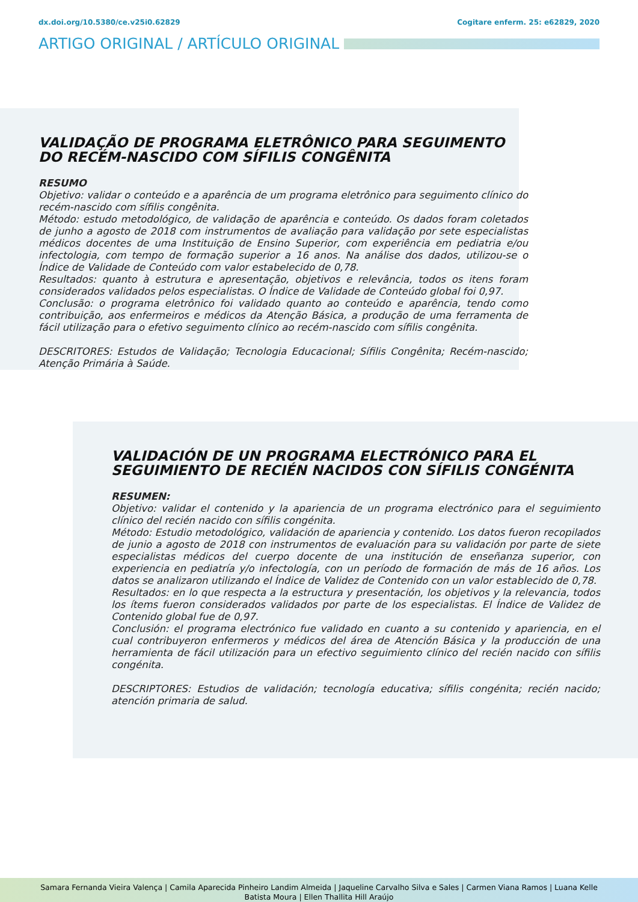dx.doi.org/10.5380/ce.v25i0.62829 Cogitare enferm. 25: e62829, 2020
ARTIGO ORIGINAL / ARTÍCULO ORIGINAL
VALIDAÇÃO DE PROGRAMA ELETRÔNICO PARA SEGUIMENTO DO RECÉM-NASCIDO COM SÍFILIS CONGÊNITA
RESUMO
Objetivo: validar o conteúdo e a aparência de um programa eletrônico para seguimento clínico do recém-nascido com sífilis congênita.
Método: estudo metodológico, de validação de aparência e conteúdo. Os dados foram coletados de junho a agosto de 2018 com instrumentos de avaliação para validação por sete especialistas médicos docentes de uma Instituição de Ensino Superior, com experiência em pediatria e/ou infectologia, com tempo de formação superior a 16 anos. Na análise dos dados, utilizou-se o Índice de Validade de Conteúdo com valor estabelecido de 0,78.
Resultados: quanto à estrutura e apresentação, objetivos e relevância, todos os itens foram considerados validados pelos especialistas. O Índice de Validade de Conteúdo global foi 0,97.
Conclusão: o programa eletrônico foi validado quanto ao conteúdo e aparência, tendo como contribuição, aos enfermeiros e médicos da Atenção Básica, a produção de uma ferramenta de fácil utilização para o efetivo seguimento clínico ao recém-nascido com sífilis congênita.
DESCRITORES: Estudos de Validação; Tecnologia Educacional; Sífilis Congênita; Recém-nascido; Atenção Primária à Saúde.
VALIDACIÓN DE UN PROGRAMA ELECTRÓNICO PARA EL SEGUIMIENTO DE RECIÉN NACIDOS CON SÍFILIS CONGÉNITA
RESUMEN:
Objetivo: validar el contenido y la apariencia de un programa electrónico para el seguimiento clínico del recién nacido con sífilis congénita.
Método: Estudio metodológico, validación de apariencia y contenido. Los datos fueron recopilados de junio a agosto de 2018 con instrumentos de evaluación para su validación por parte de siete especialistas médicos del cuerpo docente de una institución de enseñanza superior, con experiencia en pediatría y/o infectología, con un período de formación de más de 16 años. Los datos se analizaron utilizando el Índice de Validez de Contenido con un valor establecido de 0,78.
Resultados: en lo que respecta a la estructura y presentación, los objetivos y la relevancia, todos los ítems fueron considerados validados por parte de los especialistas. El Índice de Validez de Contenido global fue de 0,97.
Conclusión: el programa electrónico fue validado en cuanto a su contenido y apariencia, en el cual contribuyeron enfermeros y médicos del área de Atención Básica y la producción de una herramienta de fácil utilización para un efectivo seguimiento clínico del recién nacido con sífilis congénita.
DESCRIPTORES: Estudios de validación; tecnología educativa; sífilis congénita; recién nacido; atención primaria de salud.
Samara Fernanda Vieira Valença | Camila Aparecida Pinheiro Landim Almeida | Jaqueline Carvalho Silva e Sales | Carmen Viana Ramos | Luana Kelle
Batista Moura | Ellen Thallita Hill Araújo